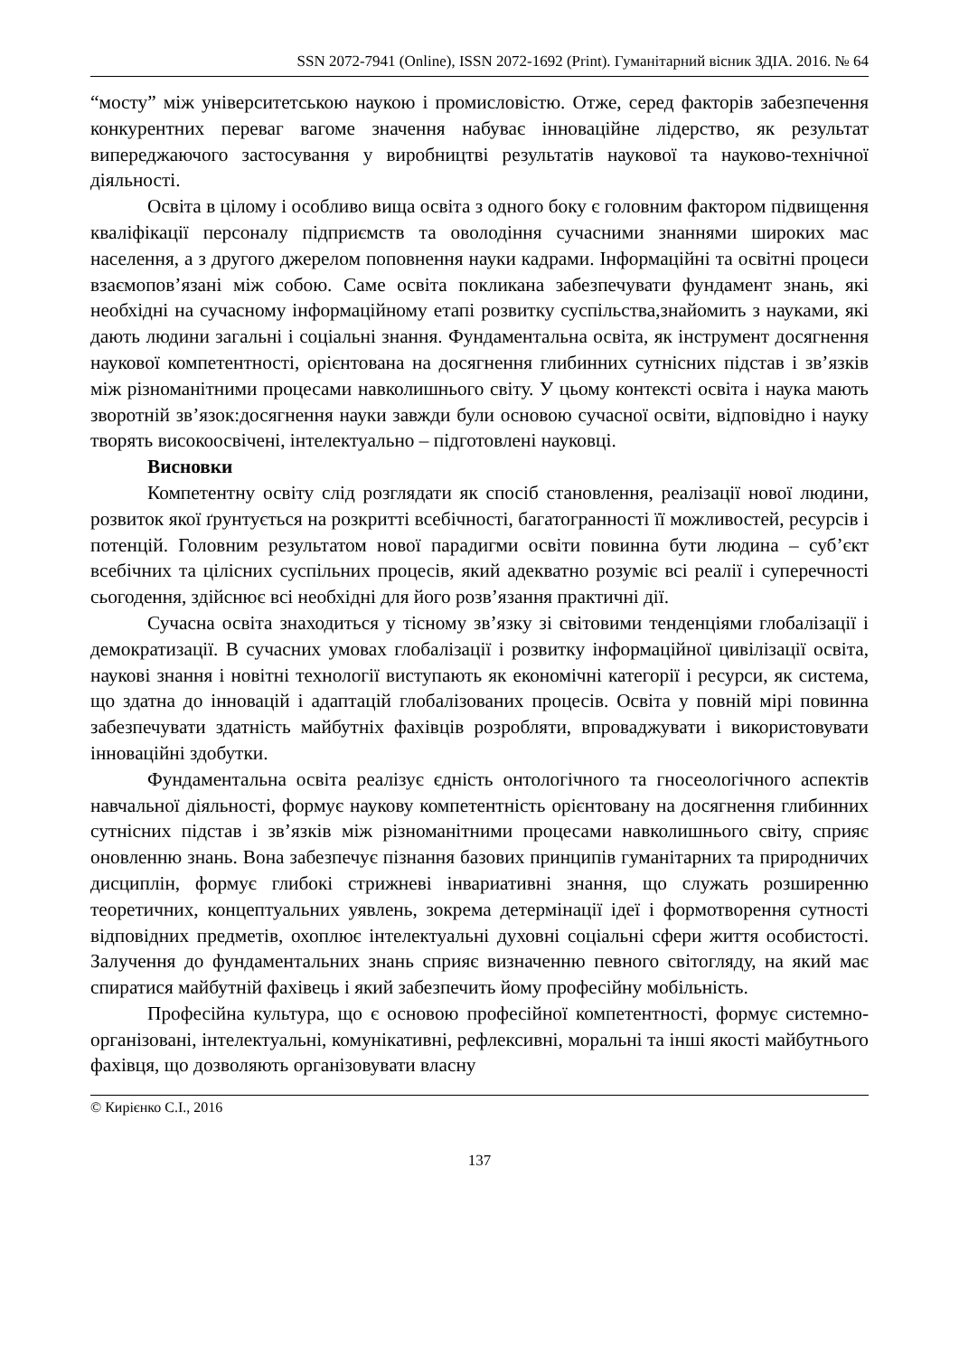SSN 2072-7941 (Online), ISSN 2072-1692 (Print). Гуманітарний вісник ЗДІА. 2016. № 64
“мосту” між університетською наукою і промисловістю. Отже, серед факторів забезпечення конкурентних переваг вагоме значення набуває інноваційне лідерство, як результат випереджаючого застосування у виробництві результатів наукової та науково-технічної діяльності.
Освіта в цілому і особливо вища освіта з одного боку є головним фактором підвищення кваліфікації персоналу підприємств та оволодіння сучасними знаннями широких мас населення, а з другого джерелом поповнення науки кадрами. Інформаційні та освітні процеси взаємопов’язані між собою. Саме освіта покликана забезпечувати фундамент знань, які необхідні на сучасному інформаційному етапі розвитку суспільства,знайомить з науками, які дають людини загальні і соціальні знання. Фундаментальна освіта, як інструмент досягнення наукової компетентності, орієнтована на досягнення глибинних сутнісних підстав і зв’язків між різноманітними процесами навколишнього світу. У цьому контексті освіта і наука мають зворотній зв’язок:досягнення науки завжди були основою сучасної освіти, відповідно і науку творять високоосвічені, інтелектуально – підготовлені науковці.
Висновки
Компетентну освіту слід розглядати як спосіб становлення, реалізації нової людини, розвиток якої ґрунтується на розкритті всебічності, багатогранності її можливостей, ресурсів і потенцій. Головним результатом нової парадигми освіти повинна бути людина – суб’єкт всебічних та цілісних суспільних процесів, який адекватно розуміє всі реалії і суперечності сьогодення, здійснює всі необхідні для його розв’язання практичні дії.
Сучасна освіта знаходиться у тісному зв’язку зі світовими тенденціями глобалізації і демократизації. В сучасних умовах глобалізації і розвитку інформаційної цивілізації освіта, наукові знання і новітні технології виступають як економічні категорії і ресурси, як система, що здатна до інновацій і адаптацій глобалізованих процесів. Освіта у повній мірі повинна забезпечувати здатність майбутніх фахівців розробляти, впроваджувати і використовувати інноваційні здобутки.
Фундаментальна освіта реалізує єдність онтологічного та гносеологічного аспектів навчальної діяльності, формує наукову компетентність орієнтовану на досягнення глибинних сутнісних підстав і зв’язків між різноманітними процесами навколишнього світу, сприяє оновленню знань. Вона забезпечує пізнання базових принципів гуманітарних та природничих дисциплін, формує глибокі стрижневі інвариативні знання, що служать розширенню теоретичних, концептуальних уявлень, зокрема детермінації ідеї і формотворення сутності відповідних предметів, охоплює інтелектуальні духовні соціальні сфери життя особистості. Залучення до фундаментальних знань сприяє визначенню певного світогляду, на який має спиратися майбутній фахівець і який забезпечить йому професійну мобільність.
Професійна культура, що є основою професійної компетентності, формує системно-організовані, інтелектуальні, комунікативні, рефлексивні, моральні та інші якості майбутнього фахівця, що дозволяють організовувати власну
© Кирієнко С.І., 2016
137